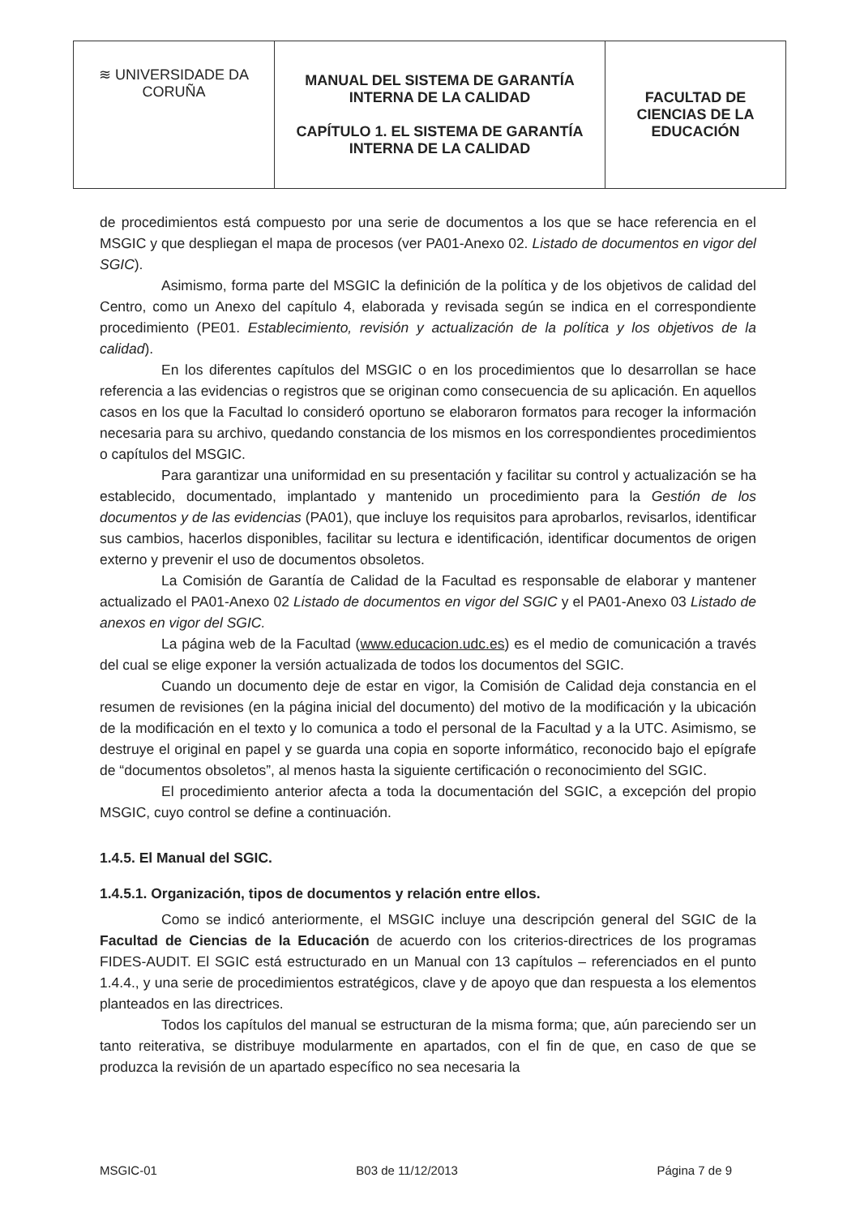| ≋ UNIVERSIDADE DA CORUÑA | MANUAL DEL SISTEMA DE GARANTÍA INTERNA DE LA CALIDAD CAPÍTULO 1. EL SISTEMA DE GARANTÍA INTERNA DE LA CALIDAD | FACULTAD DE CIENCIAS DE LA EDUCACIÓN |
de procedimientos está compuesto por una serie de documentos a los que se hace referencia en el MSGIC y que despliegan el mapa de procesos (ver PA01-Anexo 02. Listado de documentos en vigor del SGIC).
Asimismo, forma parte del MSGIC la definición de la política y de los objetivos de calidad del Centro, como un Anexo del capítulo 4, elaborada y revisada según se indica en el correspondiente procedimiento (PE01. Establecimiento, revisión y actualización de la política y los objetivos de la calidad).
En los diferentes capítulos del MSGIC o en los procedimientos que lo desarrollan se hace referencia a las evidencias o registros que se originan como consecuencia de su aplicación. En aquellos casos en los que la Facultad lo consideró oportuno se elaboraron formatos para recoger la información necesaria para su archivo, quedando constancia de los mismos en los correspondientes procedimientos o capítulos del MSGIC.
Para garantizar una uniformidad en su presentación y facilitar su control y actualización se ha establecido, documentado, implantado y mantenido un procedimiento para la Gestión de los documentos y de las evidencias (PA01), que incluye los requisitos para aprobarlos, revisarlos, identificar sus cambios, hacerlos disponibles, facilitar su lectura e identificación, identificar documentos de origen externo y prevenir el uso de documentos obsoletos.
La Comisión de Garantía de Calidad de la Facultad es responsable de elaborar y mantener actualizado el PA01-Anexo 02 Listado de documentos en vigor del SGIC y el PA01-Anexo 03 Listado de anexos en vigor del SGIC.
La página web de la Facultad (www.educacion.udc.es) es el medio de comunicación a través del cual se elige exponer la versión actualizada de todos los documentos del SGIC.
Cuando un documento deje de estar en vigor, la Comisión de Calidad deja constancia en el resumen de revisiones (en la página inicial del documento) del motivo de la modificación y la ubicación de la modificación en el texto y lo comunica a todo el personal de la Facultad y a la UTC. Asimismo, se destruye el original en papel y se guarda una copia en soporte informático, reconocido bajo el epígrafe de “documentos obsoletos”, al menos hasta la siguiente certificación o reconocimiento del SGIC.
El procedimiento anterior afecta a toda la documentación del SGIC, a excepción del propio MSGIC, cuyo control se define a continuación.
1.4.5. El Manual del SGIC.
1.4.5.1. Organización, tipos de documentos y relación entre ellos.
Como se indicó anteriormente, el MSGIC incluye una descripción general del SGIC de la Facultad de Ciencias de la Educación de acuerdo con los criterios-directrices de los programas FIDES-AUDIT. El SGIC está estructurado en un Manual con 13 capítulos – referenciados en el punto 1.4.4., y una serie de procedimientos estratégicos, clave y de apoyo que dan respuesta a los elementos planteados en las directrices.
Todos los capítulos del manual se estructuran de la misma forma; que, aún pareciendo ser un tanto reiterativa, se distribuye modularmente en apartados, con el fin de que, en caso de que se produzca la revisión de un apartado específico no sea necesaria la
MSGIC-01 B03 de 11/12/2013 Página 7 de 9